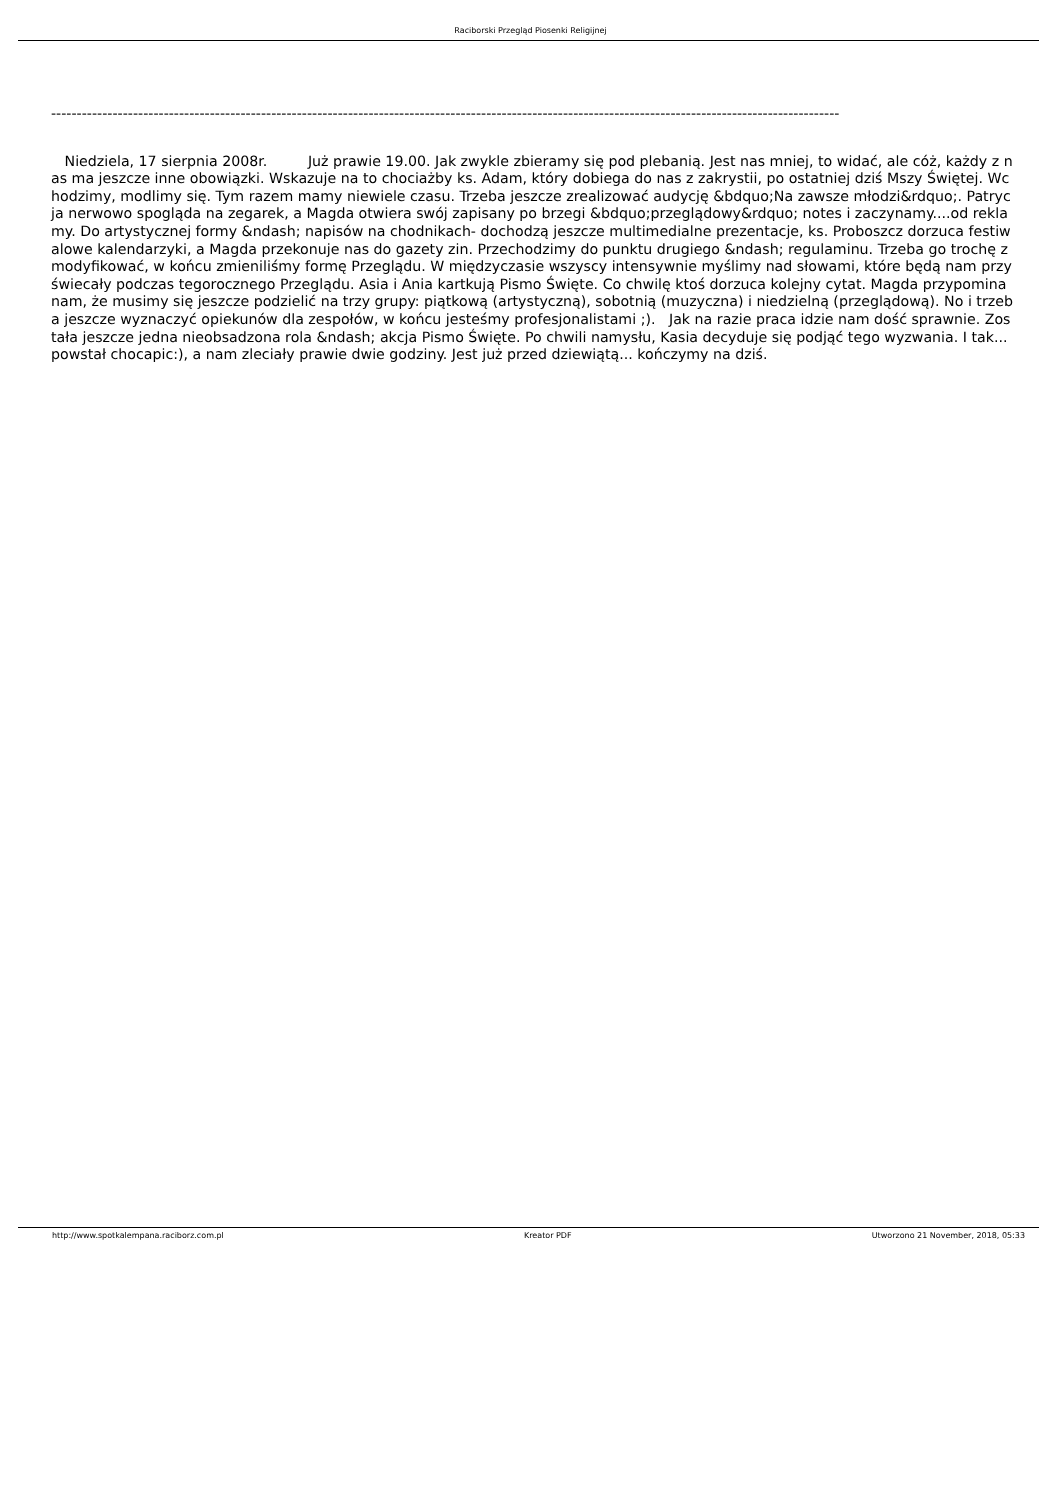Raciborski Przegląd Piosenki Religijnej
----------------------------------------------------------------------------------------------------------------------------------------------------------
Niedziela, 17 sierpnia 2008r. Już prawie 19.00. Jak zwykle zbieramy się pod plebanią. Jest nas mniej, to widać, ale cóż, każdy z nas ma jeszcze inne obowiązki. Wskazuje na to chociażby ks. Adam, który dobiega do nas z zakrystii, po ostatniej dziś Mszy Świętej. Wchodzimy, modlimy się. Tym razem mamy niewiele czasu. Trzeba jeszcze zrealizować audycję &bdquo;Na zawsze młodzi&rdquo;. Patrycja nerwowo spogląda na zegarek, a Magda otwiera swój zapisany po brzegi &bdquo;przeglądowy&rdquo; notes i zaczynamy....od reklamy. Do artystycznej formy &ndash; napisów na chodnikach- dochodzą jeszcze multimedialne prezentacje, ks. Proboszcz dorzuca festiwalowe kalendarzyki, a Magda przekonuje nas do gazety zin. Przechodzimy do punktu drugiego &ndash; regulaminu. Trzeba go trochę zmodyfikować, w końcu zmieniliśmy formę Przeglądu. W międzyczasie wszyscy intensywnie myślimy nad słowami, które będą nam przyświecały podczas tegorocznego Przeglądu. Asia i Ania kartkują Pismo Święte. Co chwilę ktoś dorzuca kolejny cytat. Magda przypomina nam, że musimy się jeszcze podzielić na trzy grupy: piątkową (artystyczną), sobotnią (muzyczna) i niedzielną (przeglądową). No i trzeba jeszcze wyznaczyć opiekunów dla zespołów, w końcu jesteśmy profesjonalistami ;). Jak na razie praca idzie nam dość sprawnie. Została jeszcze jedna nieobsadzona rola &ndash; akcja Pismo Święte. Po chwili namysłu, Kasia decyduje się podjąć tego wyzwania. I tak... powstał chocapic:), a nam zleciały prawie dwie godziny. Jest już przed dziewiątą... kończymy na dziś.
http://www.spotkalempana.raciborz.com.pl Kreator PDF Utworzono 21 November, 2018, 05:33